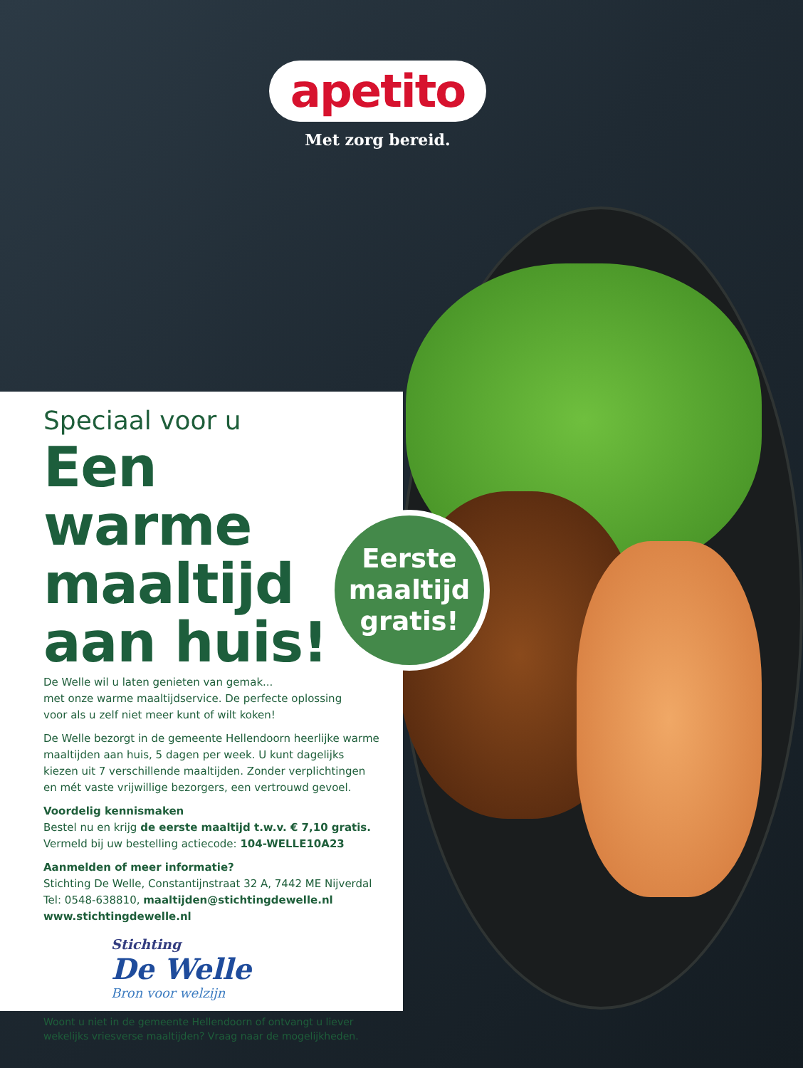apetito
Met zorg bereid.
Speciaal voor u
Een warme maaltijd aan huis!
De Welle wil u laten genieten van gemak...
met onze warme maaltijdservice. De perfecte oplossing
voor als u zelf niet meer kunt of wilt koken!
De Welle bezorgt in de gemeente Hellendoorn heerlijke warme maaltijden aan huis, 5 dagen per week. U kunt dagelijks kiezen uit 7 verschillende maaltijden. Zonder verplichtingen en mét vaste vrijwillige bezorgers, een vertrouwd gevoel.
Voordelig kennismaken
Bestel nu en krijg de eerste maaltijd t.w.v. € 7,10 gratis.
Vermeld bij uw bestelling actiecode: 104-WELLE10A23
Aanmelden of meer informatie?
Stichting De Welle, Constantijnstraat 32 A, 7442 ME Nijverdal
Tel: 0548-638810, maaltijden@stichtingdewelle.nl
www.stichtingdewelle.nl
Stichting
De Welle
Bron voor welzijn
Woont u niet in de gemeente Hellendoorn of ontvangt u liever wekelijks vriesverse maaltijden? Vraag naar de mogelijkheden.
Eerste
maaltijd
gratis!